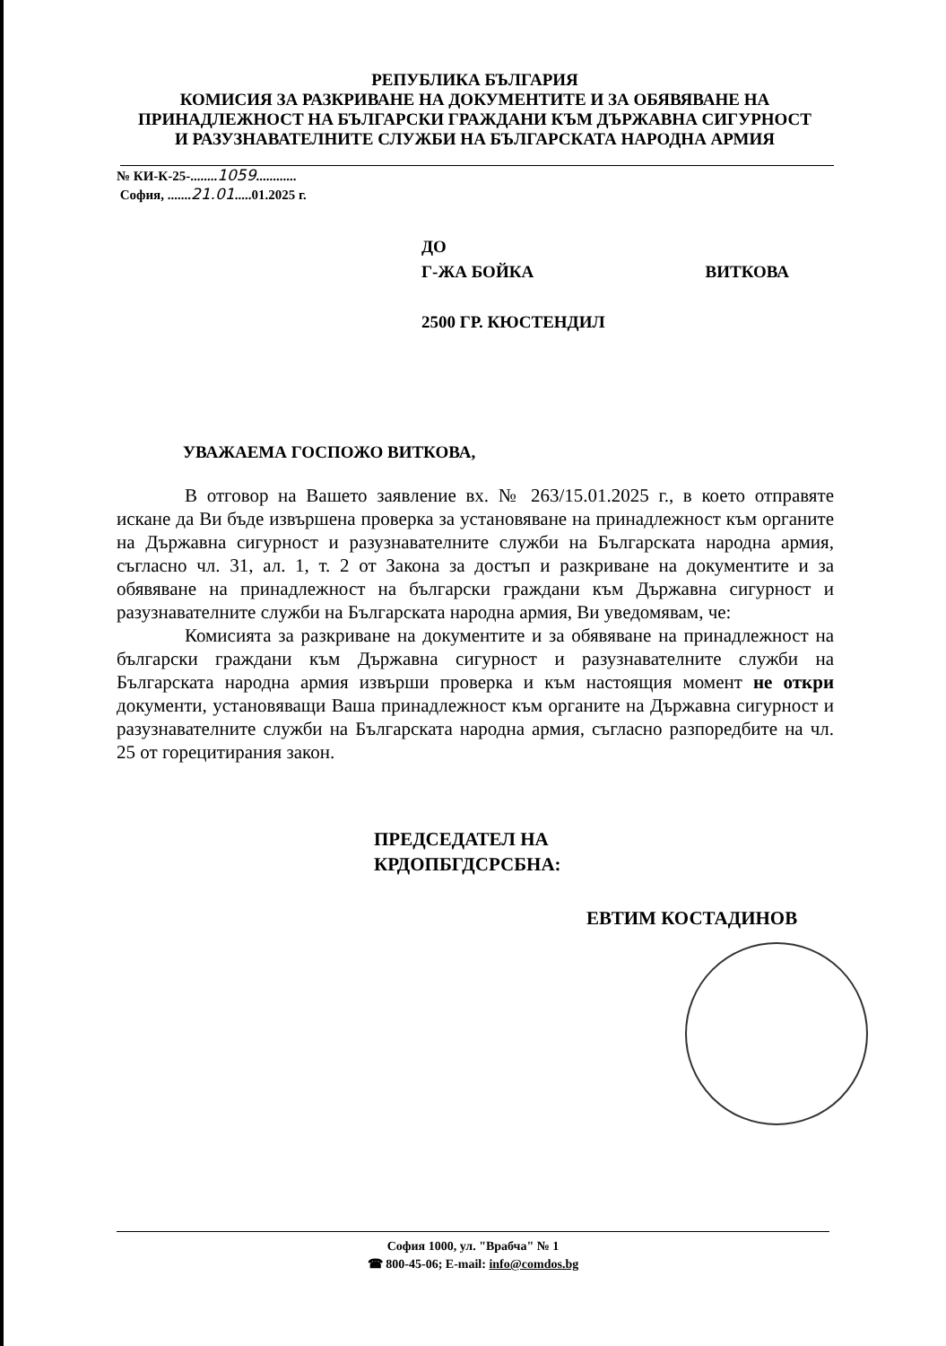РЕПУБЛИКА БЪЛГАРИЯ
КОМИСИЯ ЗА РАЗКРИВАНЕ НА ДОКУМЕНТИТЕ И ЗА ОБЯВЯВАНЕ НА ПРИНАДЛЕЖНОСТ НА БЪЛГАРСКИ ГРАЖДАНИ КЪМ ДЪРЖАВНА СИГУРНОСТ И РАЗУЗНАВАТЕЛНИТЕ СЛУЖБИ НА БЪЛГАРСКАТА НАРОДНА АРМИЯ
№ КИ-К-25-........1059............
София, .......21.01.....01.2025 г.
ДО
Г-ЖА БОЙКА ВИТКОВА
2500 ГР. КЮСТЕНДИЛ
УВАЖАЕМА ГОСПОЖО ВИТКОВА,
В отговор на Вашето заявление вх. № 263/15.01.2025 г., в което отправяте искане да Ви бъде извършена проверка за установяване на принадлежност към органите на Държавна сигурност и разузнавателните служби на Българската народна армия, съгласно чл. 31, ал. 1, т. 2 от Закона за достъп и разкриване на документите и за обявяване на принадлежност на български граждани към Държавна сигурност и разузнавателните служби на Българската народна армия, Ви уведомявам, че:
Комисията за разкриване на документите и за обявяване на принадлежност на български граждани към Държавна сигурност и разузнавателните служби на Българската народна армия извърши проверка и към настоящия момент не откри документи, установяващи Ваша принадлежност към органите на Държавна сигурност и разузнавателните служби на Българската народна армия, съгласно разпоредбите на чл. 25 от горецитирания закон.
ПРЕДСЕДАТЕЛ НА
КРДОПБГДСРСБНА:
ЕВТИМ КОСТАДИНОВ
София 1000, ул. "Врабча" № 1
☎ 800-45-06; E-mail: info@comdos.bg